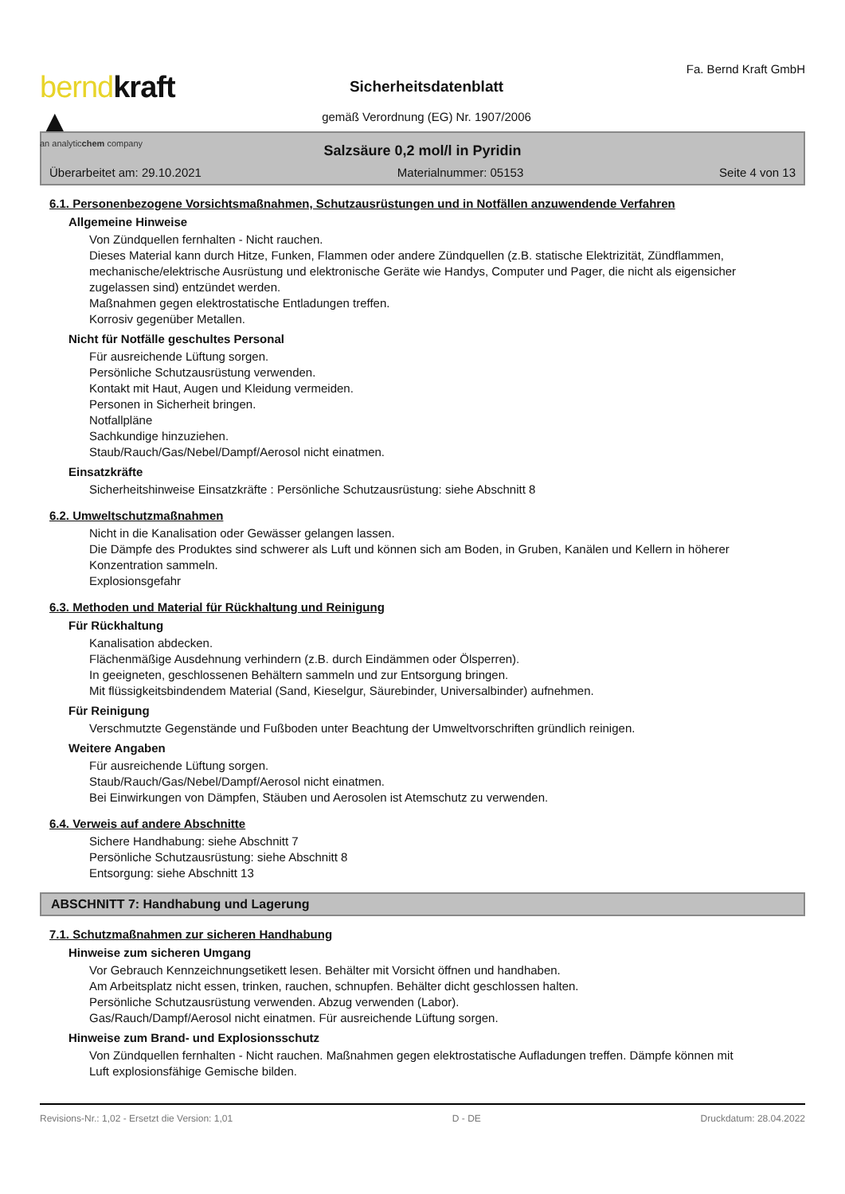berndkraft ▲
an analyticchem company
Sicherheitsdatenblatt
gemäß Verordnung (EG) Nr. 1907/2006
Fa. Bernd Kraft GmbH
Salzsäure 0,2 mol/l in Pyridin
Überarbeitet am: 29.10.2021 Materialnummer: 05153 Seite 4 von 13
6.1. Personenbezogene Vorsichtsmaßnahmen, Schutzausrüstungen und in Notfällen anzuwendende Verfahren
Allgemeine Hinweise
Von Zündquellen fernhalten - Nicht rauchen.
Dieses Material kann durch Hitze, Funken, Flammen oder andere Zündquellen (z.B. statische Elektrizität, Zündflammen, mechanische/elektrische Ausrüstung und elektronische Geräte wie Handys, Computer und Pager, die nicht als eigensicher zugelassen sind) entzündet werden.
Maßnahmen gegen elektrostatische Entladungen treffen.
Korrosiv gegenüber Metallen.
Nicht für Notfälle geschultes Personal
Für ausreichende Lüftung sorgen.
Persönliche Schutzausrüstung verwenden.
Kontakt mit Haut, Augen und Kleidung vermeiden.
Personen in Sicherheit bringen.
Notfallpläne
Sachkundige hinzuziehen.
Staub/Rauch/Gas/Nebel/Dampf/Aerosol nicht einatmen.
Einsatzkräfte
Sicherheitshinweise Einsatzkräfte : Persönliche Schutzausrüstung: siehe Abschnitt 8
6.2. Umweltschutzmaßnahmen
Nicht in die Kanalisation oder Gewässer gelangen lassen.
Die Dämpfe des Produktes sind schwerer als Luft und können sich am Boden, in Gruben, Kanälen und Kellern in höherer Konzentration sammeln.
Explosionsgefahr
6.3. Methoden und Material für Rückhaltung und Reinigung
Für Rückhaltung
Kanalisation abdecken.
Flächenmäßige Ausdehnung verhindern (z.B. durch Eindämmen oder Ölsperren).
In geeigneten, geschlossenen Behältern sammeln und zur Entsorgung bringen.
Mit flüssigkeitsbindendem Material (Sand, Kieselgur, Säurebinder, Universalbinder) aufnehmen.
Für Reinigung
Verschmutzte Gegenstände und Fußboden unter Beachtung der Umweltvorschriften gründlich reinigen.
Weitere Angaben
Für ausreichende Lüftung sorgen.
Staub/Rauch/Gas/Nebel/Dampf/Aerosol nicht einatmen.
Bei Einwirkungen von Dämpfen, Stäuben und Aerosolen ist Atemschutz zu verwenden.
6.4. Verweis auf andere Abschnitte
Sichere Handhabung: siehe Abschnitt 7
Persönliche Schutzausrüstung: siehe Abschnitt 8
Entsorgung: siehe Abschnitt 13
ABSCHNITT 7: Handhabung und Lagerung
7.1. Schutzmaßnahmen zur sicheren Handhabung
Hinweise zum sicheren Umgang
Vor Gebrauch Kennzeichnungsetikett lesen. Behälter mit Vorsicht öffnen und handhaben.
Am Arbeitsplatz nicht essen, trinken, rauchen, schnupfen. Behälter dicht geschlossen halten.
Persönliche Schutzausrüstung verwenden. Abzug verwenden (Labor).
Gas/Rauch/Dampf/Aerosol nicht einatmen. Für ausreichende Lüftung sorgen.
Hinweise zum Brand- und Explosionsschutz
Von Zündquellen fernhalten - Nicht rauchen. Maßnahmen gegen elektrostatische Aufladungen treffen. Dämpfe können mit Luft explosionsfähige Gemische bilden.
Revisions-Nr.: 1,02 - Ersetzt die Version: 1,01 D - DE Druckdatum: 28.04.2022